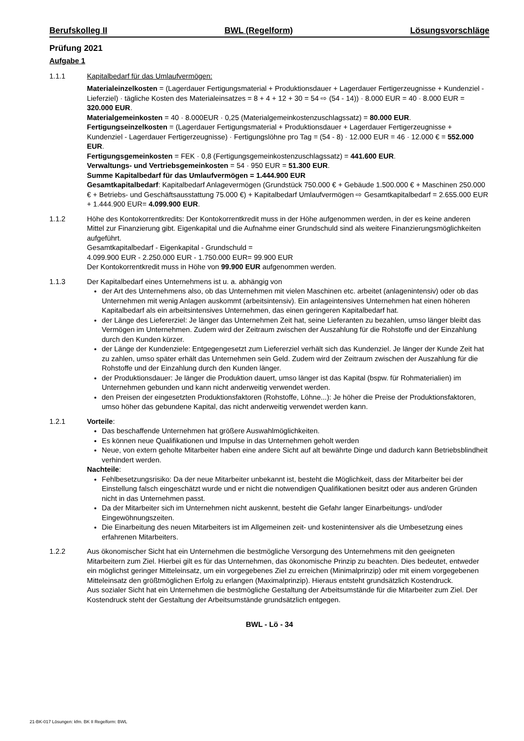Berufskolleg II BWL (Regelform) Lösungsvorschläge
Prüfung 2021
Aufgabe 1
1.1.1 Kapitalbedarf für das Umlaufvermögen:
Materialeinzelkosten = (Lagerdauer Fertigungsmaterial + Produktionsdauer + Lagerdauer Fertigerzeugnisse + Kundenziel - Lieferziel) · tägliche Kosten des Materialeinsatzes = 8 + 4 + 12 + 30 = 54 ⇨ (54 - 14)) · 8.000 EUR = 40 · 8.000 EUR = 320.000 EUR.
Materialgemeinkosten = 40 · 8.000EUR · 0,25 (Materialgemeinkostenzuschlagssatz) = 80.000 EUR.
Fertigungseinzelkosten = (Lagerdauer Fertigungsmaterial + Produktionsdauer + Lagerdauer Fertigerzeugnisse + Kundenziel - Lagerdauer Fertigerzeugnisse) · Fertigungslöhne pro Tag = (54 - 8) · 12.000 EUR = 46 · 12.000 € = 552.000 EUR.
Fertigungsgemeinkosten = FEK · 0,8 (Fertigungsgemeinkostenzuschlagssatz) = 441.600 EUR.
Verwaltungs- und Vertriebsgemeinkosten = 54 · 950 EUR = 51.300 EUR.
Summe Kapitalbedarf für das Umlaufvermögen = 1.444.900 EUR
Gesamtkapitalbedarf: Kapitalbedarf Anlagevermögen (Grundstück 750.000 € + Gebäude 1.500.000 € + Maschinen 250.000 € + Betriebs- und Geschäftsausstattung 75.000 €) + Kapitalbedarf Umlaufvermögen ⇨ Gesamtkapitalbedarf = 2.655.000 EUR + 1.444.900 EUR= 4.099.900 EUR.
1.1.2 Höhe des Kontokorrentkredits: Der Kontokorrentkredit muss in der Höhe aufgenommen werden, in der es keine anderen Mittel zur Finanzierung gibt. Eigenkapital und die Aufnahme einer Grundschuld sind als weitere Finanzierungsmöglichkeiten aufgeführt.
Gesamtkapitalbedarf - Eigenkapital - Grundschuld =
4.099.900 EUR - 2.250.000 EUR - 1.750.000 EUR= 99.900 EUR
Der Kontokorrentkredit muss in Höhe von 99.900 EUR aufgenommen werden.
1.1.3 Der Kapitalbedarf eines Unternehmens ist u. a. abhängig von
der Art des Unternehmens also, ob das Unternehmen mit vielen Maschinen etc. arbeitet (anlagenintensiv) oder ob das Unternehmen mit wenig Anlagen auskommt (arbeitsintensiv). Ein anlageintensives Unternehmen hat einen höheren Kapitalbedarf als ein arbeitsintensives Unternehmen, das einen geringeren Kapitalbedarf hat.
der Länge des Liefererziel: Je länger das Unternehmen Zeit hat, seine Lieferanten zu bezahlen, umso länger bleibt das Vermögen im Unternehmen. Zudem wird der Zeitraum zwischen der Auszahlung für die Rohstoffe und der Einzahlung durch den Kunden kürzer.
der Länge der Kundenziele: Entgegengesetzt zum Liefererziel verhält sich das Kundenziel. Je länger der Kunde Zeit hat zu zahlen, umso später erhält das Unternehmen sein Geld. Zudem wird der Zeitraum zwischen der Auszahlung für die Rohstoffe und der Einzahlung durch den Kunden länger.
der Produktionsdauer: Je länger die Produktion dauert, umso länger ist das Kapital (bspw. für Rohmaterialien) im Unternehmen gebunden und kann nicht anderweitig verwendet werden.
den Preisen der eingesetzten Produktionsfaktoren (Rohstoffe, Löhne...): Je höher die Preise der Produktionsfaktoren, umso höher das gebundene Kapital, das nicht anderweitig verwendet werden kann.
1.2.1 Vorteile:
Das beschaffende Unternehmen hat größere Auswahlmöglichkeiten.
Es können neue Qualifikationen und Impulse in das Unternehmen geholt werden
Neue, von extern geholte Mitarbeiter haben eine andere Sicht auf alt bewährte Dinge und dadurch kann Betriebsblindheit verhindert werden.
Nachteile:
Fehlbesetzungsrisiko: Da der neue Mitarbeiter unbekannt ist, besteht die Möglichkeit, dass der Mitarbeiter bei der Einstellung falsch eingeschätzt wurde und er nicht die notwendigen Qualifikationen besitzt oder aus anderen Gründen nicht in das Unternehmen passt.
Da der Mitarbeiter sich im Unternehmen nicht auskennt, besteht die Gefahr langer Einarbeitungs- und/oder Eingewöhnungszeiten.
Die Einarbeitung des neuen Mitarbeiters ist im Allgemeinen zeit- und kostenintensiver als die Umbesetzung eines erfahrenen Mitarbeiters.
1.2.2 Aus ökonomischer Sicht hat ein Unternehmen die bestmögliche Versorgung des Unternehmens mit den geeigneten Mitarbeitern zum Ziel. Hierbei gilt es für das Unternehmen, das ökonomische Prinzip zu beachten. Dies bedeutet, entweder ein möglichst geringer Mitteleinsatz, um ein vorgegebenes Ziel zu erreichen (Minimalprinzip) oder mit einem vorgegebenen Mitteleinsatz den größtmöglichen Erfolg zu erlangen (Maximalprinzip). Hieraus entsteht grundsätzlich Kostendruck.
Aus sozialer Sicht hat ein Unternehmen die bestmögliche Gestaltung der Arbeitsumstände für die Mitarbeiter zum Ziel. Der Kostendruck steht der Gestaltung der Arbeitsumstände grundsätzlich entgegen.
BWL - Lö - 34
21-BK-017 Lösungen: kfm. BK II Regelform: BWL